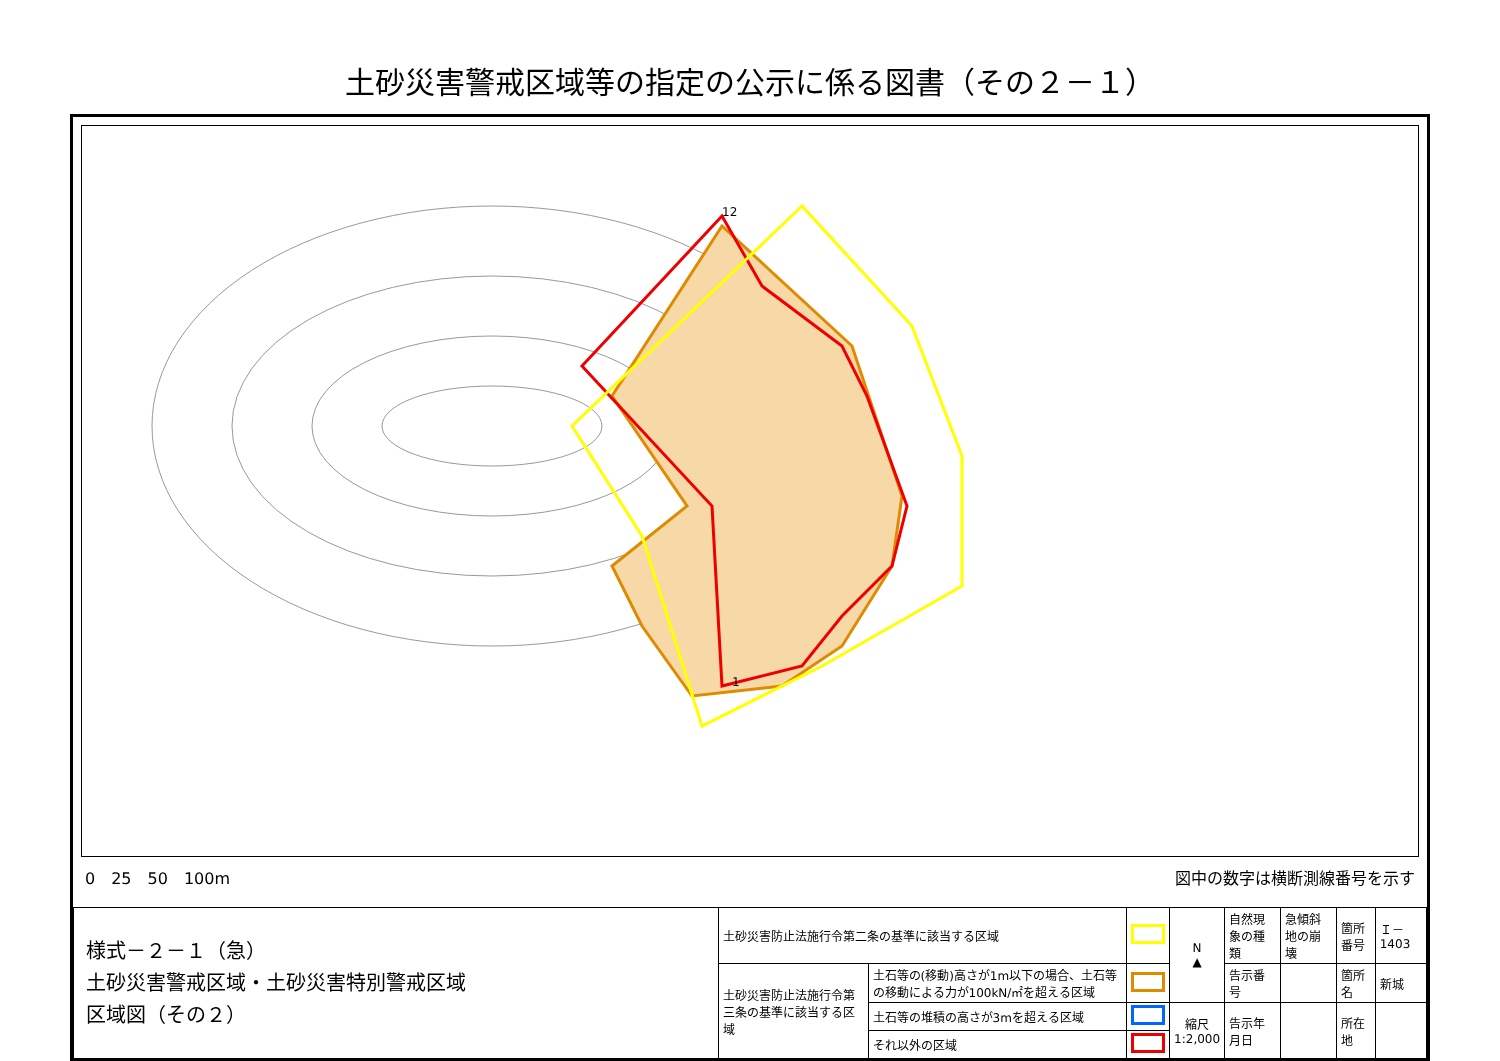土砂災害警戒区域等の指定の公示に係る図書（その２－１）
12
1
0　25　50　100m 図中の数字は横断測線番号を示す
| 様式－２－１（急） 土砂災害警戒区域・土砂災害特別警戒区域 区域図（その２） | 土砂災害防止法施行令第二条の基準に該当する区域 | | | N ▲ | 自然現象の種類 | 急傾斜地の崩壊 | 箇所番号 | Ｉ－1403 |
| | 土砂災害防止法施行令第三条の基準に該当する区域 | 土石等の(移動)高さが1m以下の場合、土石等の移動による力が100kN/㎡を超える区域 | | | 告示番号 | | 箇所名 | 新城 |
| | | 土石等の堆積の高さが3mを超える区域 | | 縮尺 1:2,000 | 告示年月日 | | 所在地 | |
| | | それ以外の区域 | | | | | | |